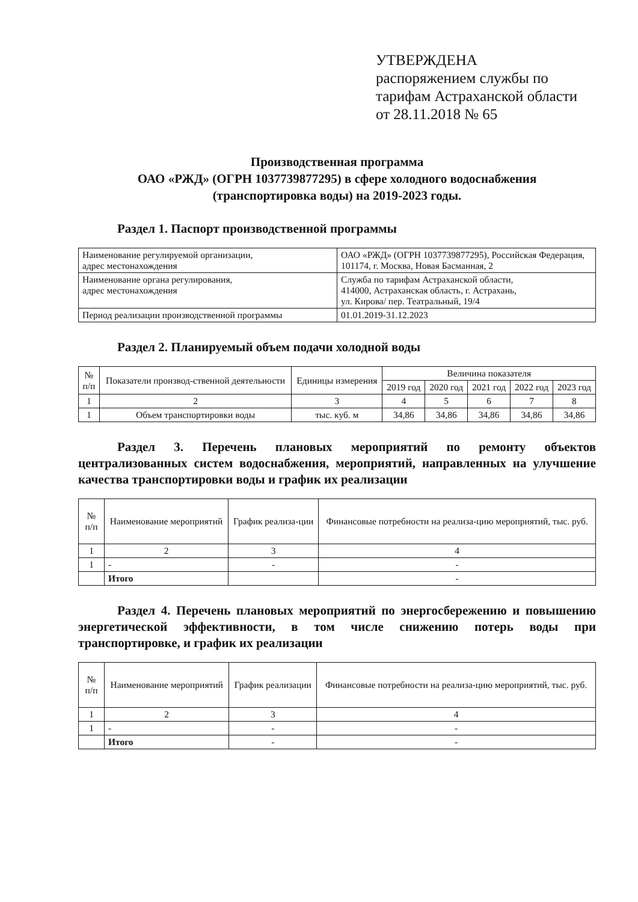УТВЕРЖДЕНА
распоряжением службы по
тарифам Астраханской области
от 28.11.2018 № 65
Производственная программа
ОАО «РЖД» (ОГРН 1037739877295) в сфере холодного водоснабжения
(транспортировка воды) на 2019-2023 годы.
Раздел 1. Паспорт производственной программы
| Наименование регулируемой организации, адрес местонахождения | ОАО «РЖД» (ОГРН 1037739877295), Российская Федерация, 101174, г. Москва, Новая Басманная, 2 |
| Наименование органа регулирования, адрес местонахождения | Служба по тарифам Астраханской области, 414000, Астраханская область, г. Астрахань, ул. Кирова/ пер. Театральный, 19/4 |
| Период реализации производственной программы | 01.01.2019-31.12.2023 |
Раздел 2. Планируемый объем подачи холодной воды
| № п/п | Показатели производ-ственной деятельности | Единицы измерения | Величина показателя | | | | |
| --- | --- | --- | --- | --- | --- | --- | --- |
| | | | 2019 год | 2020 год | 2021 год | 2022 год | 2023 год |
| 1 | 2 | 3 | 4 | 5 | 6 | 7 | 8 |
| 1 | Объем транспортировки воды | тыс. куб. м | 34,86 | 34,86 | 34,86 | 34,86 | 34,86 |
Раздел 3. Перечень плановых мероприятий по ремонту объектов централизованных систем водоснабжения, мероприятий, направленных на улучшение качества транспортировки воды и график их реализации
| № п/п | Наименование мероприятий | График реализа-ции | Финансовые потребности на реализа-цию мероприятий, тыс. руб. |
| --- | --- | --- | --- |
| 1 | 2 | 3 | 4 |
| 1 | - | - | - |
| | Итого | | - |
Раздел 4. Перечень плановых мероприятий по энергосбережению и повышению энергетической эффективности, в том числе снижению потерь воды при транспортировке, и график их реализации
| № п/п | Наименование мероприятий | График реализации | Финансовые потребности на реализа-цию мероприятий, тыс. руб. |
| --- | --- | --- | --- |
| 1 | 2 | 3 | 4 |
| 1 | - | - | - |
| | Итого | - | - |